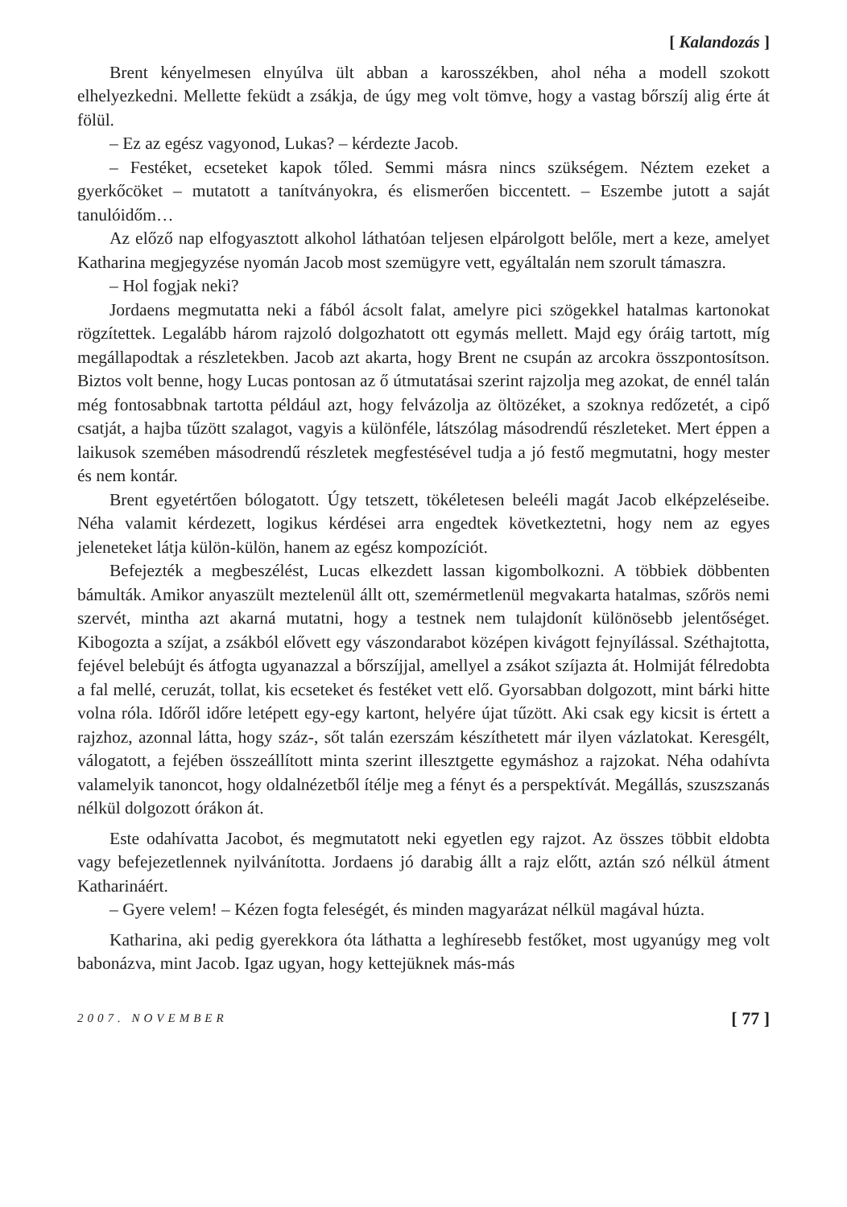[ Kalandozás ]
Brent kényelmesen elnyúlva ült abban a karosszékben, ahol néha a modell szokott elhelyezkedni. Mellette feküdt a zsákja, de úgy meg volt tömve, hogy a vastag bőrszíj alig érte át fölül.
– Ez az egész vagyonod, Lukas? – kérdezte Jacob.
– Festéket, ecseteket kapok tőled. Semmi másra nincs szükségem. Néztem ezeket a gyerkőcöket – mutatott a tanítványokra, és elismerően biccentett. – Eszembe jutott a saját tanulóidőm…
Az előző nap elfogyasztott alkohol láthatóan teljesen elpárolgott belőle, mert a keze, amelyet Katharina megjegyzése nyomán Jacob most szemügyre vett, egyáltalán nem szorult támaszra.
– Hol fogjak neki?
Jordaens megmutatta neki a fából ácsolt falat, amelyre pici szögekkel hatalmas kartonokat rögzítettek. Legalább három rajzoló dolgozhatott ott egymás mellett. Majd egy óráig tartott, míg megállapodtak a részletekben. Jacob azt akarta, hogy Brent ne csupán az arcokra összpontosítson. Biztos volt benne, hogy Lucas pontosan az ő útmutatásai szerint rajzolja meg azokat, de ennél talán még fontosabbnak tartotta például azt, hogy felvázolja az öltözéket, a szoknya redőzetét, a cipő csatját, a hajba tűzött szalagot, vagyis a különféle, látszólag másodrendű részleteket. Mert éppen a laikusok szemében másodrendű részletek megfestésével tudja a jó festő megmutatni, hogy mester és nem kontár.
Brent egyetértően bólogatott. Úgy tetszett, tökéletesen beleéli magát Jacob elképzeléseibe. Néha valamit kérdezett, logikus kérdései arra engedtek következtetni, hogy nem az egyes jeleneteket látja külön-külön, hanem az egész kompozíciót.
Befejezték a megbeszélést, Lucas elkezdett lassan kigombolkozni. A többiek döbbenten bámulták. Amikor anyaszült meztelenül állt ott, szemérmetlenül megvakarta hatalmas, szőrös nemi szervét, mintha azt akarná mutatni, hogy a testnek nem tulajdonít különösebb jelentőséget. Kibogozta a szíjat, a zsákból elővett egy vászondarabot középen kivágott fejnyílással. Széthajtotta, fejével belebújt és átfogta ugyanazzal a bőrszíjjal, amellyel a zsákot szíjazta át. Holmiját félredobta a fal mellé, ceruzát, tollat, kis ecseteket és festéket vett elő. Gyorsabban dolgozott, mint bárki hitte volna róla. Időről időre letépett egy-egy kartont, helyére újat tűzött. Aki csak egy kicsit is értett a rajzhoz, azonnal látta, hogy száz-, sőt talán ezerszám készíthetett már ilyen vázlatokat. Keresgélt, válogatott, a fejében összeállított minta szerint illesztgette egymáshoz a rajzokat. Néha odahívta valamelyik tanoncot, hogy oldalnézetből ítélje meg a fényt és a perspektívát. Megállás, szuszszanás nélkül dolgozott órákon át.
Este odahívatta Jacobot, és megmutatott neki egyetlen egy rajzot. Az összes többit eldobta vagy befejezetlennek nyilvánította. Jordaens jó darabig állt a rajz előtt, aztán szó nélkül átment Katharináért.
– Gyere velem! – Kézen fogta feleségét, és minden magyarázat nélkül magával húzta.
Katharina, aki pedig gyerekkora óta láthatta a leghíresebb festőket, most ugyanúgy meg volt babonázva, mint Jacob. Igaz ugyan, hogy kettejüknek más-más
2007. NOVEMBER [ 77 ]